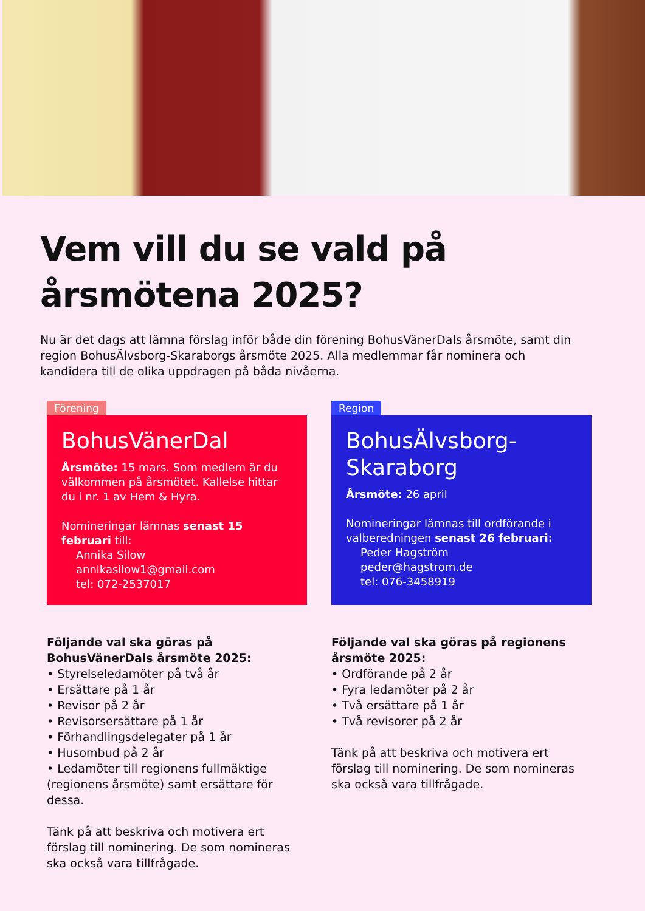Vem vill du se vald på
årsmötena 2025?
Nu är det dags att lämna förslag inför både din förening BohusVänerDals årsmöte, samt din region BohusÄlvsborg-Skaraborgs årsmöte 2025. Alla medlemmar får nominera och kandidera till de olika uppdragen på båda nivåerna.
Förening
BohusVänerDal
Årsmöte: 15 mars. Som medlem är du välkommen på årsmötet. Kallelse hittar du i nr. 1 av Hem & Hyra.
Nomineringar lämnas senast 15 februari till:
Annika Silow
annikasilow1@gmail.com
tel: 072-2537017
Följande val ska göras på BohusVänerDals årsmöte 2025:
• Styrelseledamöter på två år
• Ersättare på 1 år
• Revisor på 2 år
• Revisorsersättare på 1 år
• Förhandlingsdelegater på 1 år
• Husombud på 2 år
• Ledamöter till regionens fullmäktige (regionens årsmöte) samt ersättare för dessa.
Tänk på att beskriva och motivera ert förslag till nominering. De som nomineras ska också vara tillfrågade.
Region
BohusÄlvsborg-
Skaraborg
Årsmöte: 26 april
Nomineringar lämnas till ordförande i valberedningen senast 26 februari:
Peder Hagström
peder@hagstrom.de
tel: 076-3458919
Följande val ska göras på regionens årsmöte 2025:
• Ordförande på 2 år
• Fyra ledamöter på 2 år
• Två ersättare på 1 år
• Två revisorer på 2 år
Tänk på att beskriva och motivera ert förslag till nominering. De som nomineras ska också vara tillfrågade.